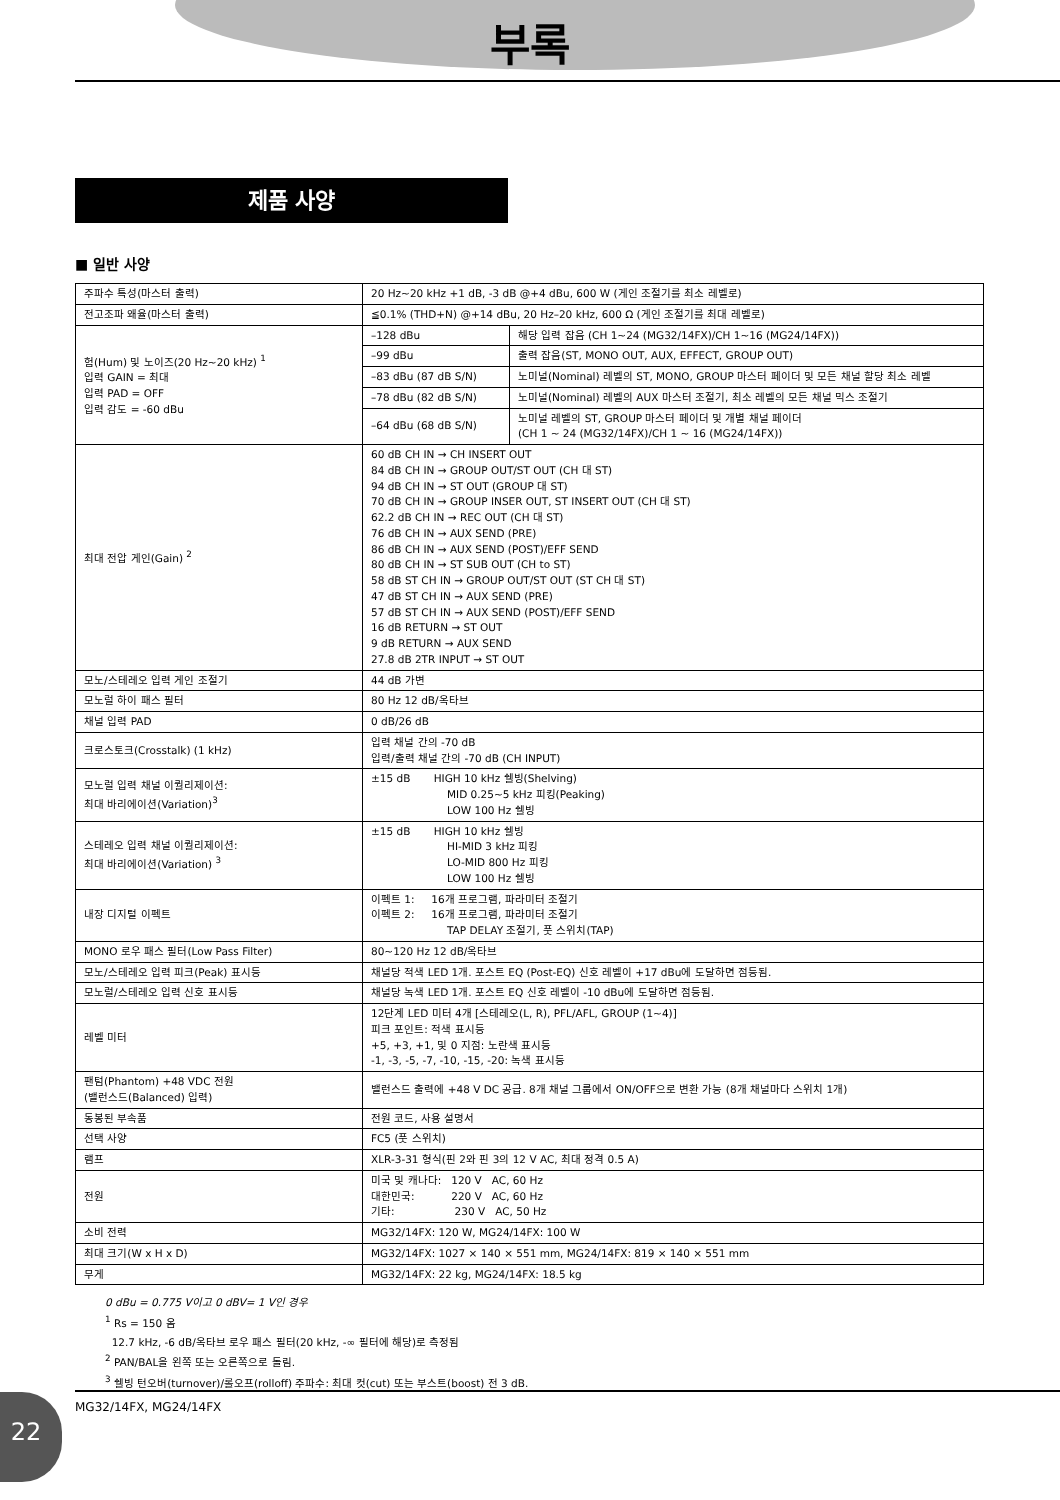부록
제품 사양
■ 일반 사양
| 주파수 특성(마스터 출력) | 20 Hz~20 kHz +1 dB, -3 dB @+4 dBu, 600 W (게인 조절기를 최소 레벨로) | |
| 전고조파 왜율(마스터 출력) | ≦0.1% (THD+N) @+14 dBu, 20 Hz–20 kHz, 600 Ω (게인 조절기를 최대 레벨로) | |
| 험(Hum) 및 노이즈(20 Hz~20 kHz) <sup>1</sup> 입력 GAIN = 최대 입력 PAD = OFF 입력 감도 = -60 dBu | –128 dBu | 해당 입력 잡음 (CH 1~24 (MG32/14FX)/CH 1~16 (MG24/14FX)) |
| | –99 dBu | 출력 잡음(ST, MONO OUT, AUX, EFFECT, GROUP OUT) |
| | –83 dBu (87 dB S/N) | 노미널(Nominal) 레벨의 ST, MONO, GROUP 마스터 페이더 및 모든 채널 할당 최소 레벨 |
| | –78 dBu (82 dB S/N) | 노미널(Nominal) 레벨의 AUX 마스터 조절기, 최소 레벨의 모든 채널 믹스 조절기 |
| | –64 dBu (68 dB S/N) | 노미널 레벨의 ST, GROUP 마스터 페이더 및 개별 채널 페이더 (CH 1 ~ 24 (MG32/14FX)/CH 1 ~ 16 (MG24/14FX)) |
| 최대 전압 게인(Gain) <sup>2</sup> | 60 dB CH IN → CH INSERT OUT 84 dB CH IN → GROUP OUT/ST OUT (CH 대 ST) 94 dB CH IN → ST OUT (GROUP 대 ST) 70 dB CH IN → GROUP INSER OUT, ST INSERT OUT (CH 대 ST) 62.2 dB CH IN → REC OUT (CH 대 ST) 76 dB CH IN → AUX SEND (PRE) 86 dB CH IN → AUX SEND (POST)/EFF SEND 80 dB CH IN → ST SUB OUT (CH to ST) 58 dB ST CH IN → GROUP OUT/ST OUT (ST CH 대 ST) 47 dB ST CH IN → AUX SEND (PRE) 57 dB ST CH IN → AUX SEND (POST)/EFF SEND 16 dB RETURN → ST OUT 9 dB RETURN → AUX SEND 27.8 dB 2TR INPUT → ST OUT | |
| 모노/스테레오 입력 게인 조절기 | 44 dB 가변 | |
| 모노럴 하이 패스 필터 | 80 Hz 12 dB/옥타브 | |
| 채널 입력 PAD | 0 dB/26 dB | |
| 크로스토크(Crosstalk) (1 kHz) | 입력 채널 간의 -70 dB 입력/출력 채널 간의 -70 dB (CH INPUT) | |
| 모노럴 입력 채널 이퀄리제이션: 최대 바리에이션(Variation)<sup>3</sup> | ±15 dB HIGH 10 kHz 쉘빙(Shelving) MID 0.25~5 kHz 피킹(Peaking) LOW 100 Hz 쉘빙 | |
| 스테레오 입력 채널 이퀄리제이션: 최대 바리에이션(Variation) <sup>3</sup> | ±15 dB HIGH 10 kHz 쉘빙 HI-MID 3 kHz 피킹 LO-MID 800 Hz 피킹 LOW 100 Hz 쉘빙 | |
| 내장 디지털 이펙트 | 이펙트 1: 16개 프로그램, 파라미터 조절기 이펙트 2: 16개 프로그램, 파라미터 조절기 TAP DELAY 조절기, 풋 스위치(TAP) | |
| MONO 로우 패스 필터(Low Pass Filter) | 80~120 Hz 12 dB/옥타브 | |
| 모노/스테레오 입력 피크(Peak) 표시등 | 채널당 적색 LED 1개. 포스트 EQ (Post-EQ) 신호 레벨이 +17 dBu에 도달하면 점등됨. | |
| 모노럴/스테레오 입력 신호 표시등 | 채널당 녹색 LED 1개. 포스트 EQ 신호 레벨이 -10 dBu에 도달하면 점등됨. | |
| 레벨 미터 | 12단계 LED 미터 4개 [스테레오(L, R), PFL/AFL, GROUP (1~4)] 피크 포인트: 적색 표시등 +5, +3, +1, 및 0 지점: 노란색 표시등 -1, -3, -5, -7, -10, -15, -20: 녹색 표시등 | |
| 팬텀(Phantom) +48 VDC 전원 (밸런스드(Balanced) 입력) | 밸런스드 출력에 +48 V DC 공급. 8개 채널 그룹에서 ON/OFF으로 변환 가능 (8개 채널마다 스위치 1개) | |
| 동봉된 부속품 | 전원 코드, 사용 설명서 | |
| 선택 사양 | FC5 (풋 스위치) | |
| 램프 | XLR-3-31 형식(핀 2와 핀 3의 12 V AC, 최대 정격 0.5 A) | |
| 전원 | 미국 및 캐나다: 120 V AC, 60 Hz 대한민국: 220 V AC, 60 Hz 기타: 230 V AC, 50 Hz | |
| 소비 전력 | MG32/14FX: 120 W, MG24/14FX: 100 W | |
| 최대 크기(W x H x D) | MG32/14FX: 1027 × 140 × 551 mm, MG24/14FX: 819 × 140 × 551 mm | |
| 무게 | MG32/14FX: 22 kg, MG24/14FX: 18.5 kg | |
0 dBu = 0.775 V이고 0 dBV= 1 V인 경우
<sup>1</sup> Rs = 150 옴
12.7 kHz, -6 dB/옥타브 로우 패스 필터(20 kHz, -∞ 필터에 해당)로 측정됨
<sup>2</sup> PAN/BAL을 왼쪽 또는 오른쪽으로 돌림.
<sup>3</sup> 쉘빙 턴오버(turnover)/롤오프(rolloff) 주파수: 최대 컷(cut) 또는 부스트(boost) 전 3 dB.
22 MG32/14FX, MG24/14FX